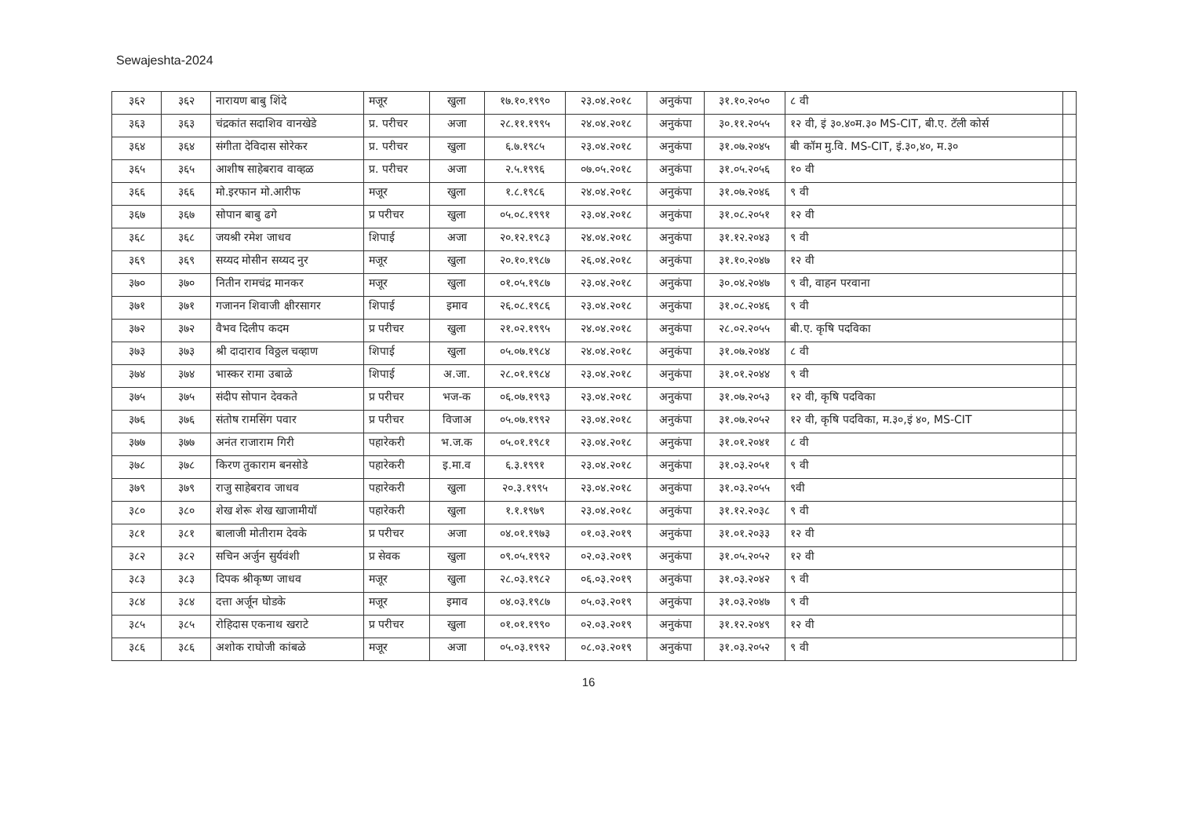Sewajeshta-2024
| ३६२ | ३६२ | नारायण बाबु शिंदे | मजूर | खुला | १७.१०.१९९० | २३.०४.२०१८ | अनुकंपा | ३१.१०.२०५० | ८ वी | |
| ३६३ | ३६३ | चंद्रकांत सदाशिव वानखेडे | प्र. परीचर | अजा | २८.११.१९९५ | २४.०४.२०१८ | अनुकंपा | ३०.११.२०५५ | १२ वी, इं ३०.४०म.३० MS-CIT, बी.ए. टॅली कोर्स | |
| ३६४ | ३६४ | संगीता देविदास सोरेकर | प्र. परीचर | खुला | ६.७.१९८५ | २३.०४.२०१८ | अनुकंपा | ३१.०७.२०४५ | बी कॉम मु.वि. MS-CIT, इं.३०,४०, म.३० | |
| ३६५ | ३६५ | आशीष साहेबराव वाव्हळ | प्र. परीचर | अजा | २.५.१९९६ | ०७.०५.२०१८ | अनुकंपा | ३१.०५.२०५६ | १० वी | |
| ३६६ | ३६६ | मो.इरफान मो.आरीफ | मजूर | खुला | १.८.१९८६ | २४.०४.२०१८ | अनुकंपा | ३१.०७.२०४६ | ९ वी | |
| ३६७ | ३६७ | सोपान बाबु ढगे | प्र परीचर | खुला | ०५.०८.१९९१ | २३.०४.२०१८ | अनुकंपा | ३१.०८.२०५१ | १२ वी | |
| ३६८ | ३६८ | जयश्री रमेश जाधव | शिपाई | अजा | २०.१२.१९८३ | २४.०४.२०१८ | अनुकंपा | ३१.१२.२०४३ | ९ वी | |
| ३६९ | ३६९ | सय्यद मोसीन सय्यद नुर | मजूर | खुला | २०.१०.१९८७ | २६.०४.२०१८ | अनुकंपा | ३१.१०.२०४७ | १२ वी | |
| ३७० | ३७० | नितीन रामचंद्र मानकर | मजूर | खुला | ०१.०५.१९८७ | २३.०४.२०१८ | अनुकंपा | ३०.०४.२०४७ | ९ वी, वाहन परवाना | |
| ३७१ | ३७१ | गजानन शिवाजी क्षीरसागर | शिपाई | इमाव | २६.०८.१९८६ | २३.०४.२०१८ | अनुकंपा | ३१.०८.२०४६ | ९ वी | |
| ३७२ | ३७२ | वैभव दिलीप कदम | प्र परीचर | खुला | २१.०२.१९९५ | २४.०४.२०१८ | अनुकंपा | २८.०२.२०५५ | बी.ए. कृषि पदविका | |
| ३७३ | ३७३ | श्री दादाराव विठ्ठल चव्हाण | शिपाई | खुला | ०५.०७.१९८४ | २४.०४.२०१८ | अनुकंपा | ३१.०७.२०४४ | ८ वी | |
| ३७४ | ३७४ | भास्कर रामा उबाळे | शिपाई | अ.जा. | २८.०१.१९८४ | २३.०४.२०१८ | अनुकंपा | ३१.०१.२०४४ | ९ वी | |
| ३७५ | ३७५ | संदीप सोपान देवकते | प्र परीचर | भज-क | ०६.०७.१९९३ | २३.०४.२०१८ | अनुकंपा | ३१.०७.२०५३ | १२ वी, कृषि पदविका | |
| ३७६ | ३७६ | संतोष रामसिंग पवार | प्र परीचर | विजाअ | ०५.०७.१९९२ | २३.०४.२०१८ | अनुकंपा | ३१.०७.२०५२ | १२ वी, कृषि पदविका, म.३०,इं ४०, MS-CIT | |
| ३७७ | ३७७ | अनंत राजाराम गिरी | पहारेकरी | भ.ज.क | ०५.०१.१९८१ | २३.०४.२०१८ | अनुकंपा | ३१.०१.२०४१ | ८ वी | |
| ३७८ | ३७८ | किरण तुकाराम बनसोडे | पहारेकरी | इ.मा.व | ६.३.१९९१ | २३.०४.२०१८ | अनुकंपा | ३१.०३.२०५१ | ९ वी | |
| ३७९ | ३७९ | राजु साहेबराव जाधव | पहारेकरी | खुला | २०.३.१९९५ | २३.०४.२०१८ | अनुकंपा | ३१.०३.२०५५ | ९वी | |
| ३८० | ३८० | शेख शेरू शेख खाजामीयॉ | पहारेकरी | खुला | १.१.१९७९ | २३.०४.२०१८ | अनुकंपा | ३१.१२.२०३८ | ९ वी | |
| ३८१ | ३८१ | बालाजी मोतीराम देवके | प्र परीचर | अजा | ०४.०१.१९७३ | ०१.०३.२०१९ | अनुकंपा | ३१.०१.२०३३ | १२ वी | |
| ३८२ | ३८२ | सचिन अर्जुन सुर्यवंशी | प्र सेवक | खुला | ०९.०५.१९९२ | ०२.०३.२०१९ | अनुकंपा | ३१.०५.२०५२ | १२ वी | |
| ३८३ | ३८३ | दिपक श्रीकृष्ण जाधव | मजूर | खुला | २८.०३.१९८२ | ०६.०३.२०१९ | अनुकंपा | ३१.०३.२०४२ | ९ वी | |
| ३८४ | ३८४ | दत्ता अर्जून घोडके | मजूर | इमाव | ०४.०३.१९८७ | ०५.०३.२०१९ | अनुकंपा | ३१.०३.२०४७ | ९ वी | |
| ३८५ | ३८५ | रोहिदास एकनाथ खराटे | प्र परीचर | खुला | ०१.०१.१९९० | ०२.०३.२०१९ | अनुकंपा | ३१.१२.२०४९ | १२ वी | |
| ३८६ | ३८६ | अशोक राघोजी कांबळे | मजूर | अजा | ०५.०३.१९९२ | ०८.०३.२०१९ | अनुकंपा | ३१.०३.२०५२ | ९ वी | |
16